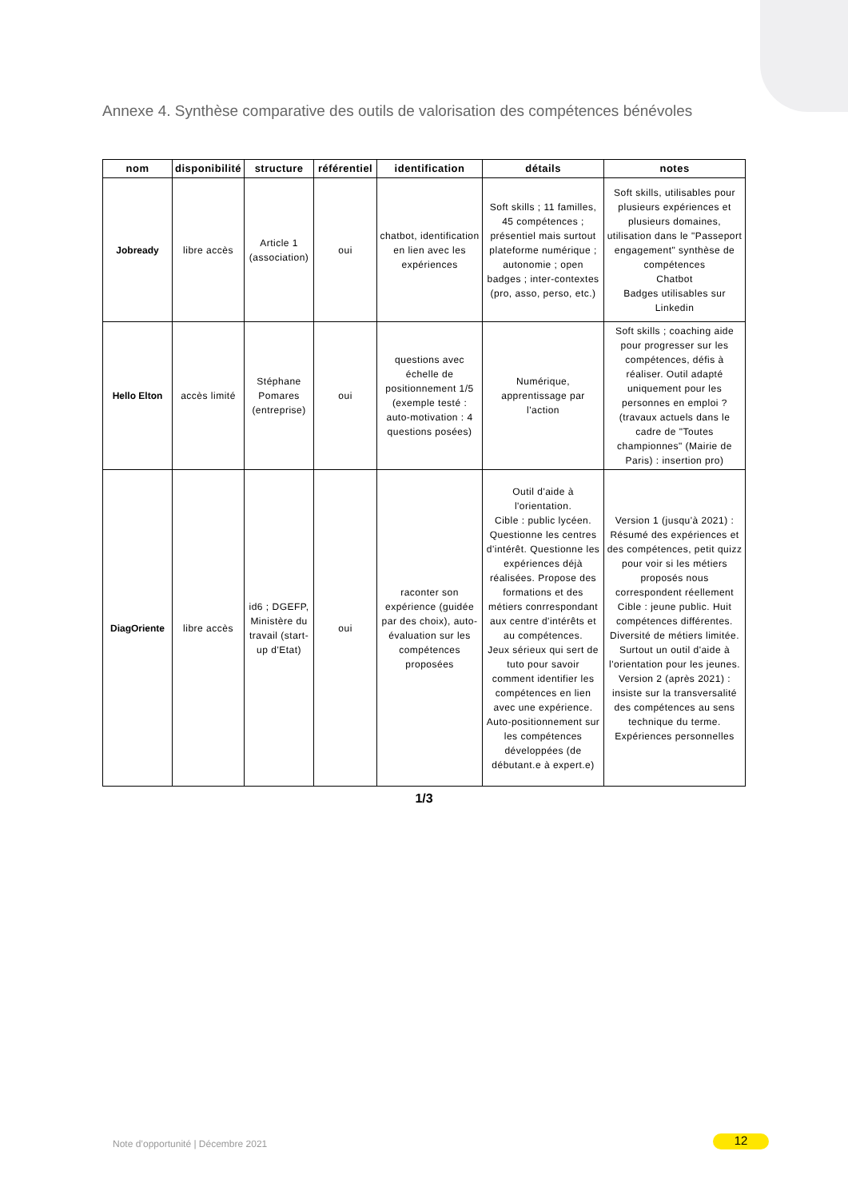Annexe 4. Synthèse comparative des outils de valorisation des compétences bénévoles
| nom | disponibilité | structure | référentiel | identification | détails | notes |
| --- | --- | --- | --- | --- | --- | --- |
| Jobready | libre accès | Article 1 (association) | oui | chatbot, identification en lien avec les expériences | Soft skills ; 11 familles, 45 compétences ; présentiel mais surtout plateforme numérique ; autonomie ; open badges ; inter-contextes (pro, asso, perso, etc.) | Soft skills, utilisables pour plusieurs expériences et plusieurs domaines, utilisation dans le "Passeport engagement" synthèse de compétences Chatbot Badges utilisables sur Linkedin |
| Hello Elton | accès limité | Stéphane Pomares (entreprise) | oui | questions avec échelle de positionnement 1/5 (exemple testé : auto-motivation : 4 questions posées) | Numérique, apprentissage par l'action | Soft skills ; coaching aide pour progresser sur les compétences, défis à réaliser. Outil adapté uniquement pour les personnes en emploi ? (travaux actuels dans le cadre de "Toutes championnes" (Mairie de Paris) : insertion pro) |
| DiagOriente | libre accès | id6 ; DGEFP, Ministère du travail (start-up d'Etat) | oui | raconter son expérience (guidée par des choix), auto-évaluation sur les compétences proposées | Outil d'aide à l'orientation. Cible : public lycéen. Questionne les centres d'intérêt. Questionne les expériences déjà réalisées. Propose des formations et des métiers conrrespondant aux centre d'intérêts et au compétences. Jeux sérieux qui sert de tuto pour savoir comment identifier les compétences en lien avec une expérience. Auto-positionnement sur les compétences développées (de débutant.e à expert.e) | Version 1 (jusqu'à 2021) : Résumé des expériences et des compétences, petit quizz pour voir si les métiers proposés nous correspondent réellement Cible : jeune public. Huit compétences différentes. Diversité de métiers limitée. Surtout un outil d'aide à l'orientation pour les jeunes. Version 2 (après 2021) : insiste sur la transversalité des compétences au sens technique du terme. Expériences personnelles |
1/3
Note d’opportunité | Décembre 2021
12